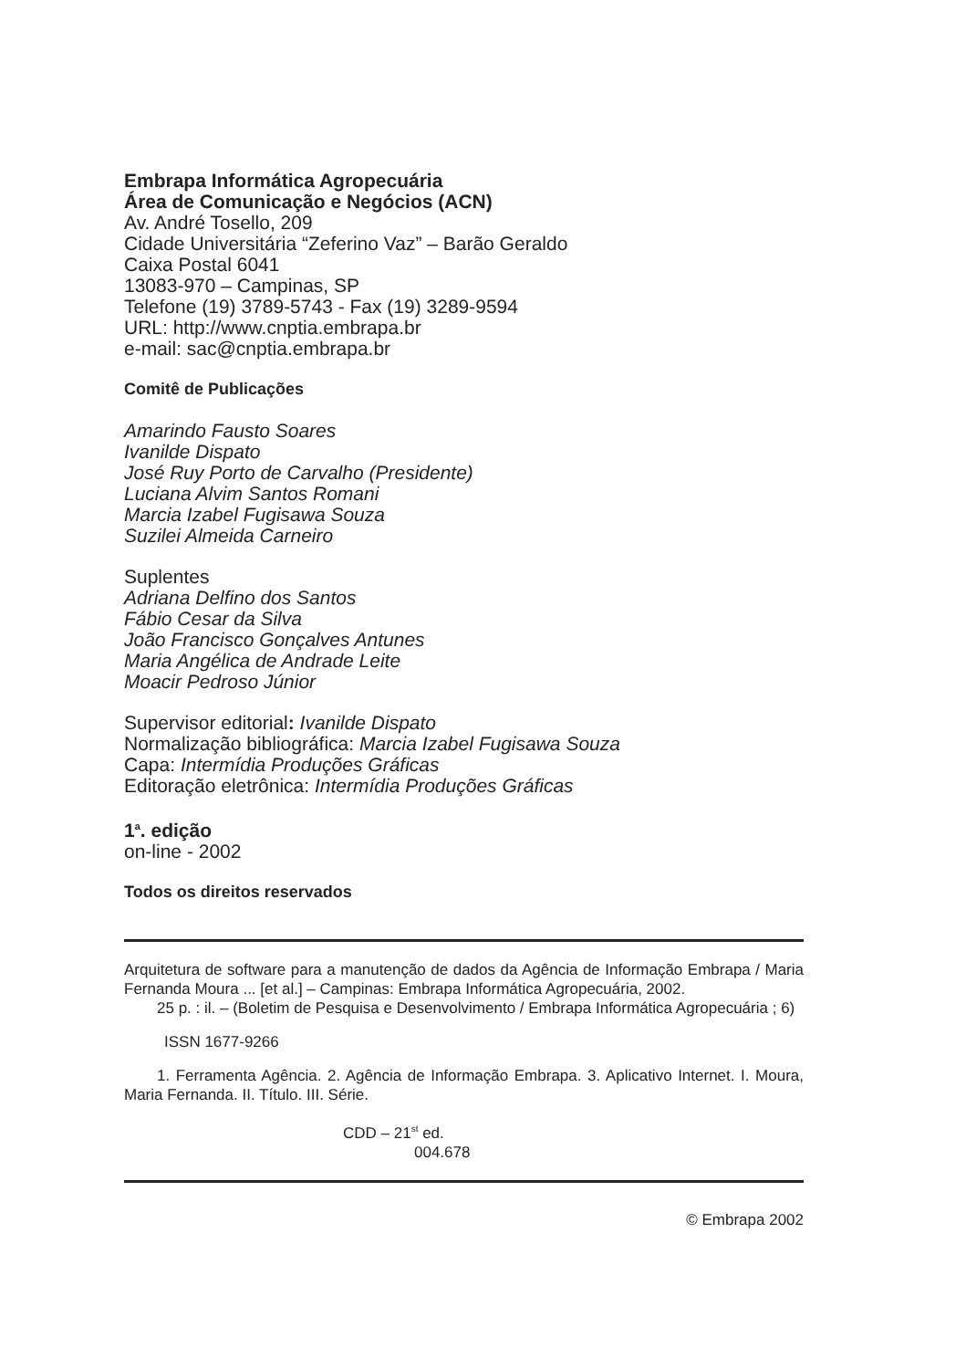Embrapa Informática Agropecuária
Área de Comunicação e Negócios (ACN)
Av. André Tosello, 209
Cidade Universitária “Zeferino Vaz” – Barão Geraldo
Caixa Postal 6041
13083-970 – Campinas, SP
Telefone (19) 3789-5743 - Fax (19) 3289-9594
URL: http://www.cnptia.embrapa.br
e-mail: sac@cnptia.embrapa.br
Comitê de Publicações
Amarindo Fausto Soares
Ivanilde Dispato
José Ruy Porto de Carvalho (Presidente)
Luciana Alvim Santos Romani
Marcia Izabel Fugisawa Souza
Suzilei Almeida Carneiro
Suplentes
Adriana Delfino dos Santos
Fábio Cesar da Silva
João Francisco Gonçalves Antunes
Maria Angélica de Andrade Leite
Moacir Pedroso Júnior
Supervisor editorial: Ivanilde Dispato
Normalização bibliográfica: Marcia Izabel Fugisawa Souza
Capa: Intermídia Produções Gráficas
Editoração eletrônica: Intermídia Produções Gráficas
1<sup>a</sup>. edição
on-line - 2002
Todos os direitos reservados
Arquitetura de software para a manutenção de dados da Agência de Informação Embrapa / Maria Fernanda Moura ... [et al.] – Campinas: Embrapa Informática Agropecuária, 2002.
25 p. : il. – (Boletim de Pesquisa e Desenvolvimento / Embrapa Informática Agropecuária ; 6)
ISSN 1677-9266
1. Ferramenta Agência. 2. Agência de Informação Embrapa. 3. Aplicativo Internet. I. Moura, Maria Fernanda. II. Título. III. Série.
CDD – 21<sup>st</sup> ed.
004.678
© Embrapa 2002